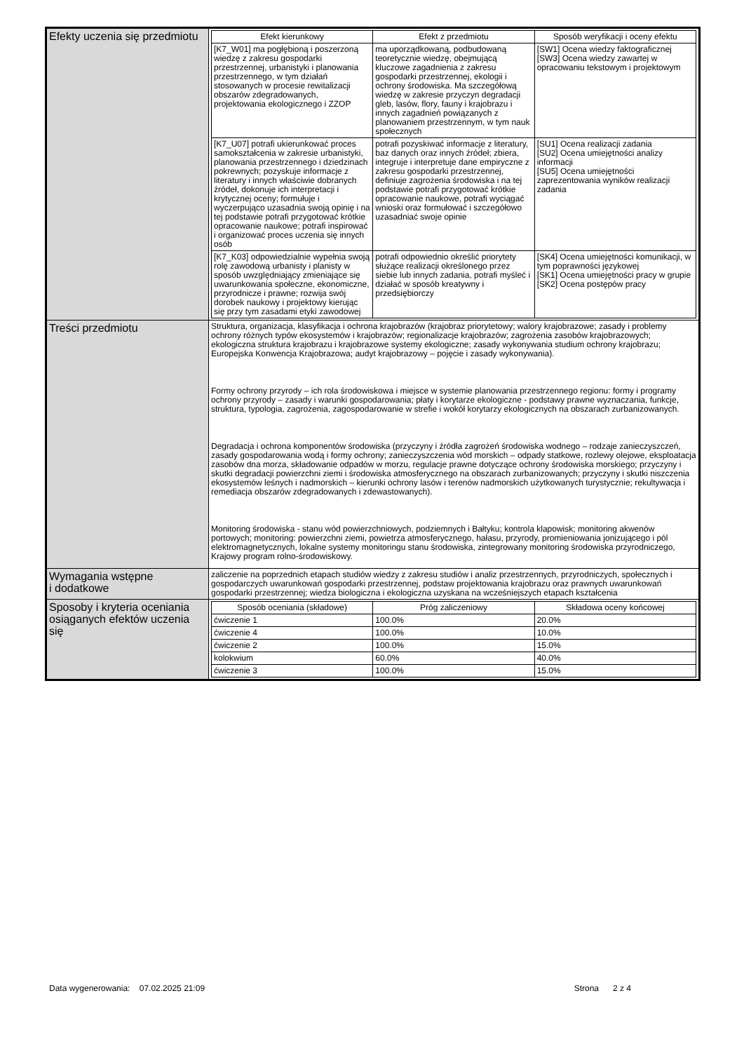| Efekty uczenia się przedmiotu | / Efekt kierunkowy / Efekt z przedmiotu / Sposób weryfikacji i oceny efektu / / --- / --- / --- / / [K7_W01] ma pogłębioną i poszerzoną wiedzę z zakresu gospodarki przestrzennej, urbanistyki i planowania przestrzennego, w tym działań stosowanych w procesie rewitalizacji obszarów zdegradowanych, projektowania ekologicznego i ZZOP / ma uporządkowaną, podbudowaną teoretycznie wiedzę, obejmującą kluczowe zagadnienia z zakresu gospodarki przestrzennej, ekologii i ochrony środowiska. Ma szczegółową wiedzę w zakresie przyczyn degradacji gleb, lasów, flory, fauny i krajobrazu i innych zagadnień powiązanych z planowaniem przestrzennym, w tym nauk społecznych / [SW1] Ocena wiedzy faktograficznej [SW3] Ocena wiedzy zawartej w opracowaniu tekstowym i projektowym / / [K7_U07] potrafi ukierunkować proces samokształcenia w zakresie urbanistyki, planowania przestrzennego i dziedzinach pokrewnych; pozyskuje informacje z literatury i innych właściwie dobranych źródeł, dokonuje ich interpretacji i krytycznej oceny; formułuje i wyczerpująco uzasadnia swoją opinię i na tej podstawie potrafi przygotować krótkie opracowanie naukowe; potrafi inspirować i organizować proces uczenia się innych osób / potrafi pozyskiwać informacje z literatury, baz danych oraz innych źródeł; zbiera, integruje i interpretuje dane empiryczne z zakresu gospodarki przestrzennej, definiuje zagrożenia środowiska i na tej podstawie potrafi przygotować krótkie opracowanie naukowe, potrafi wyciągać wnioski oraz formułować i szczegółowo uzasadniać swoje opinie / [SU1] Ocena realizacji zadania [SU2] Ocena umiejętności analizy informacji [SU5] Ocena umiejętności zaprezentowania wyników realizacji zadania / / [K7_K03] odpowiedzialnie wypełnia swoją rolę zawodową urbanisty i planisty w sposób uwzględniający zmieniające się uwarunkowania społeczne, ekonomiczne, przyrodnicze i prawne; rozwija swój dorobek naukowy i projektowy kierując się przy tym zasadami etyki zawodowej / potrafi odpowiednio określić priorytety służące realizacji określonego przez siebie lub innych zadania, potrafi myśleć i działać w sposób kreatywny i przedsiębiorczy / [SK4] Ocena umiejętności komunikacji, w tym poprawności językowej [SK1] Ocena umiejętności pracy w grupie [SK2] Ocena postępów pracy / |
| Treści przedmiotu | Struktura, organizacja, klasyfikacja i ochrona krajobrazów (krajobraz priorytetowy; walory krajobrazowe; zasady i problemy ochrony różnych typów ekosystemów i krajobrazów; regionalizacje krajobrazów; zagrożenia zasobów krajobrazowych; ekologiczna struktura krajobrazu i krajobrazowe systemy ekologiczne; zasady wykonywania studium ochrony krajobrazu; Europejska Konwencja Krajobrazowa; audyt krajobrazowy – pojęcie i zasady wykonywania). Formy ochrony przyrody – ich rola środowiskowa i miejsce w systemie planowania przestrzennego regionu: formy i programy ochrony przyrody – zasady i warunki gospodarowania; płaty i korytarze ekologiczne - podstawy prawne wyznaczania, funkcje, struktura, typologia, zagrożenia, zagospodarowanie w strefie i wokół korytarzy ekologicznych na obszarach zurbanizowanych. Degradacja i ochrona komponentów środowiska (przyczyny i źródła zagrożeń środowiska wodnego – rodzaje zanieczyszczeń, zasady gospodarowania wodą i formy ochrony; zanieczyszczenia wód morskich – odpady statkowe, rozlewy olejowe, eksploatacja zasobów dna morza, składowanie odpadów w morzu, regulacje prawne dotyczące ochrony środowiska morskiego; przyczyny i skutki degradacji powierzchni ziemi i środowiska atmosferycznego na obszarach zurbanizowanych; przyczyny i skutki niszczenia ekosystemów leśnych i nadmorskich – kierunki ochrony lasów i terenów nadmorskich użytkowanych turystycznie; rekultywacja i remediacja obszarów zdegradowanych i zdewastowanych). Monitoring środowiska - stanu wód powierzchniowych, podziemnych i Bałtyku; kontrola klapowisk; monitoring akwenów portowych; monitoring: powierzchni ziemi, powietrza atmosferycznego, hałasu, przyrody, promieniowania jonizującego i pól elektromagnetycznych, lokalne systemy monitoringu stanu środowiska, zintegrowany monitoring środowiska przyrodniczego, Krajowy program rolno-środowiskowy. |
| Wymagania wstępne i dodatkowe | zaliczenie na poprzednich etapach studiów wiedzy z zakresu studiów i analiz przestrzennych, przyrodniczych, społecznych i gospodarczych uwarunkowań gospodarki przestrzennej, podstaw projektowania krajobrazu oraz prawnych uwarunkowań gospodarki przestrzennej; wiedza biologiczna i ekologiczna uzyskana na wcześniejszych etapach kształcenia |
| Sposoby i kryteria oceniania osiąganych efektów uczenia się | / Sposób oceniania (składowe) / Próg zaliczeniowy / Składowa oceny końcowej / / --- / --- / --- / / ćwiczenie 1 / 100.0% / 20.0% / / ćwiczenie 4 / 100.0% / 10.0% / / ćwiczenie 2 / 100.0% / 15.0% / / kolokwium / 60.0% / 40.0% / / ćwiczenie 3 / 100.0% / 15.0% / |
Data wygenerowania: 07.02.2025 21:09 Strona 2 z 4